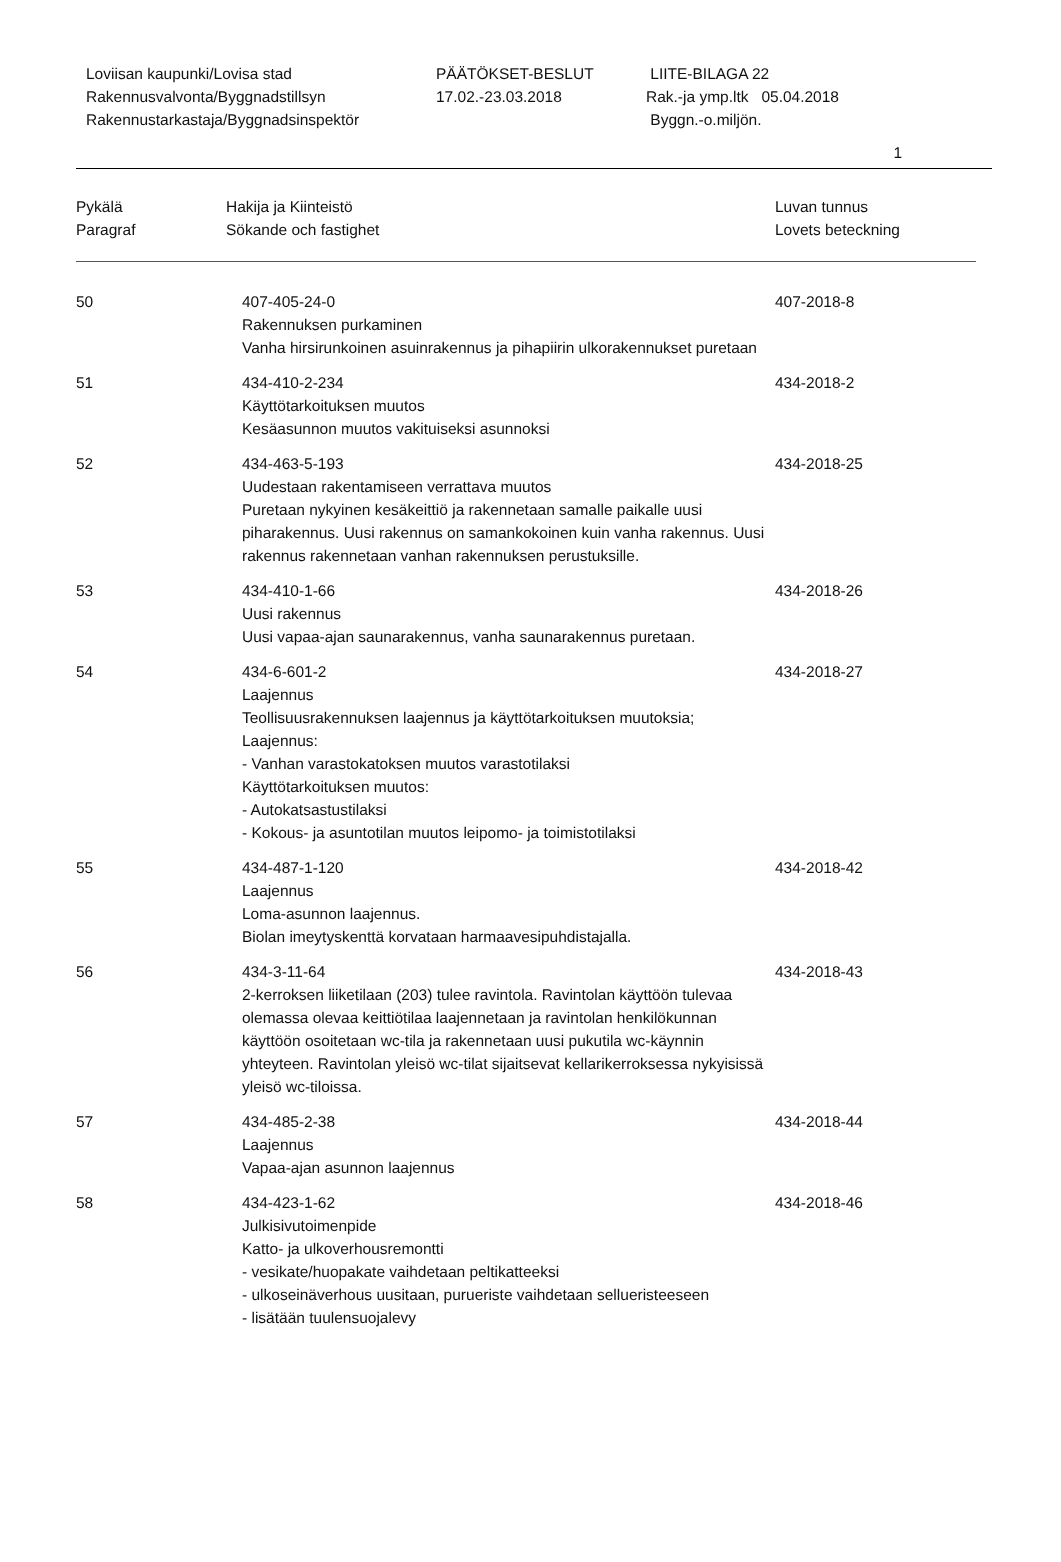Loviisan kaupunki/Lovisa stad
Rakennusvalvonta/Byggnadstillsyn
Rakennustarkastaja/Byggnadsinspektör
PÄÄTÖKSET-BESLUT
17.02.-23.03.2018
LIITE-BILAGA 22
Rak.-ja ymp.ltk 05.04.2018
Byggn.-o.miljön.
1
| Pykälä Paragraf | Hakija ja Kiinteistö Sökande och fastighet | Luvan tunnus Lovets beteckning |
| --- | --- | --- |
| 50 | 407-405-24-0 Rakennuksen purkaminen Vanha hirsirunkoinen asuinrakennus ja pihapiirin ulkorakennukset puretaan | 407-2018-8 |
| 51 | 434-410-2-234 Käyttötarkoituksen muutos Kesäasunnon muutos vakituiseksi asunnoksi | 434-2018-2 |
| 52 | 434-463-5-193 Uudestaan rakentamiseen verrattava muutos Puretaan nykyinen kesäkeittiö ja rakennetaan samalle paikalle uusi piharakennus. Uusi rakennus on samankokoinen kuin vanha rakennus. Uusi rakennus rakennetaan vanhan rakennuksen perustuksille. | 434-2018-25 |
| 53 | 434-410-1-66 Uusi rakennus Uusi vapaa-ajan saunarakennus, vanha saunarakennus puretaan. | 434-2018-26 |
| 54 | 434-6-601-2 Laajennus Teollisuusrakennuksen laajennus ja käyttötarkoituksen muutoksia; Laajennus: - Vanhan varastokatoksen muutos varastotilaksi Käyttötarkoituksen muutos: - Autokatsastustilaksi - Kokous- ja asuntotilan muutos leipomo- ja toimistotilaksi | 434-2018-27 |
| 55 | 434-487-1-120 Laajennus Loma-asunnon laajennus. Biolan imeytyskenttä korvataan harmaavesipuhdistajalla. | 434-2018-42 |
| 56 | 434-3-11-64 2-kerroksen liiketilaan (203) tulee ravintola. Ravintolan käyttöön tulevaa olemassa olevaa keittiötilaa laajennetaan ja ravintolan henkilökunnan käyttöön osoitetaan wc-tila ja rakennetaan uusi pukutila wc-käynnin yhteyteen. Ravintolan yleisö wc-tilat sijaitsevat kellarikerroksessa nykyisissä yleisö wc-tiloissa. | 434-2018-43 |
| 57 | 434-485-2-38 Laajennus Vapaa-ajan asunnon laajennus | 434-2018-44 |
| 58 | 434-423-1-62 Julkisivutoimenpide Katto- ja ulkoverhousremontti - vesikate/huopakate vaihdetaan peltikatteeksi - ulkoseinäverhous uusitaan, purueriste vaihdetaan sellueristeeseen - lisätään tuulensuojalevy | 434-2018-46 |